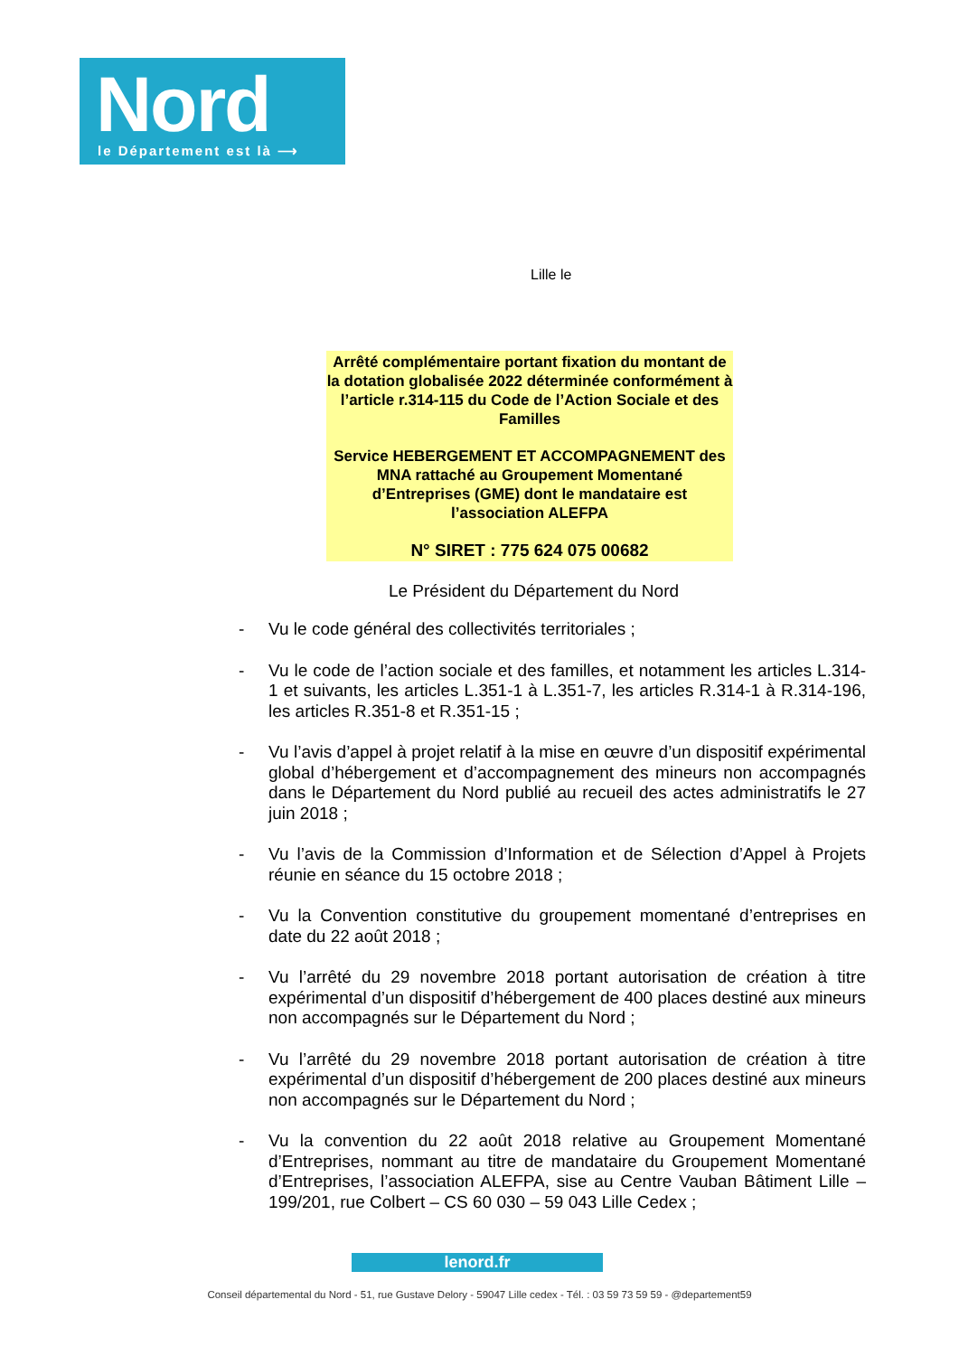Nord
le Département est là ⟶
Lille le
Arrêté complémentaire portant fixation du montant de la dotation globalisée 2022 déterminée conformément à l’article r.314-115 du Code de l’Action Sociale et des Familles
Service HEBERGEMENT ET ACCOMPAGNEMENT des MNA rattaché au Groupement Momentané d’Entreprises (GME) dont le mandataire est l’association ALEFPA
N° SIRET : 775 624 075 00682
Le Président du Département du Nord
- Vu le code général des collectivités territoriales ;
- Vu le code de l’action sociale et des familles, et notamment les articles L.314-1 et suivants, les articles L.351-1 à L.351-7, les articles R.314-1 à R.314-196, les articles R.351-8 et R.351-15 ;
- Vu l’avis d’appel à projet relatif à la mise en œuvre d’un dispositif expérimental global d’hébergement et d’accompagnement des mineurs non accompagnés dans le Département du Nord publié au recueil des actes administratifs le 27 juin 2018 ;
- Vu l’avis de la Commission d’Information et de Sélection d’Appel à Projets réunie en séance du 15 octobre 2018 ;
- Vu la Convention constitutive du groupement momentané d’entreprises en date du 22 août 2018 ;
- Vu l’arrêté du 29 novembre 2018 portant autorisation de création à titre expérimental d’un dispositif d’hébergement de 400 places destiné aux mineurs non accompagnés sur le Département du Nord ;
- Vu l’arrêté du 29 novembre 2018 portant autorisation de création à titre expérimental d’un dispositif d’hébergement de 200 places destiné aux mineurs non accompagnés sur le Département du Nord ;
- Vu la convention du 22 août 2018 relative au Groupement Momentané d’Entreprises, nommant au titre de mandataire du Groupement Momentané d’Entreprises, l’association ALEFPA, sise au Centre Vauban Bâtiment Lille – 199/201, rue Colbert – CS 60 030 – 59 043 Lille Cedex ;
lenord.fr
Conseil départemental du Nord - 51, rue Gustave Delory - 59047 Lille cedex - Tél. : 03 59 73 59 59 - @departement59